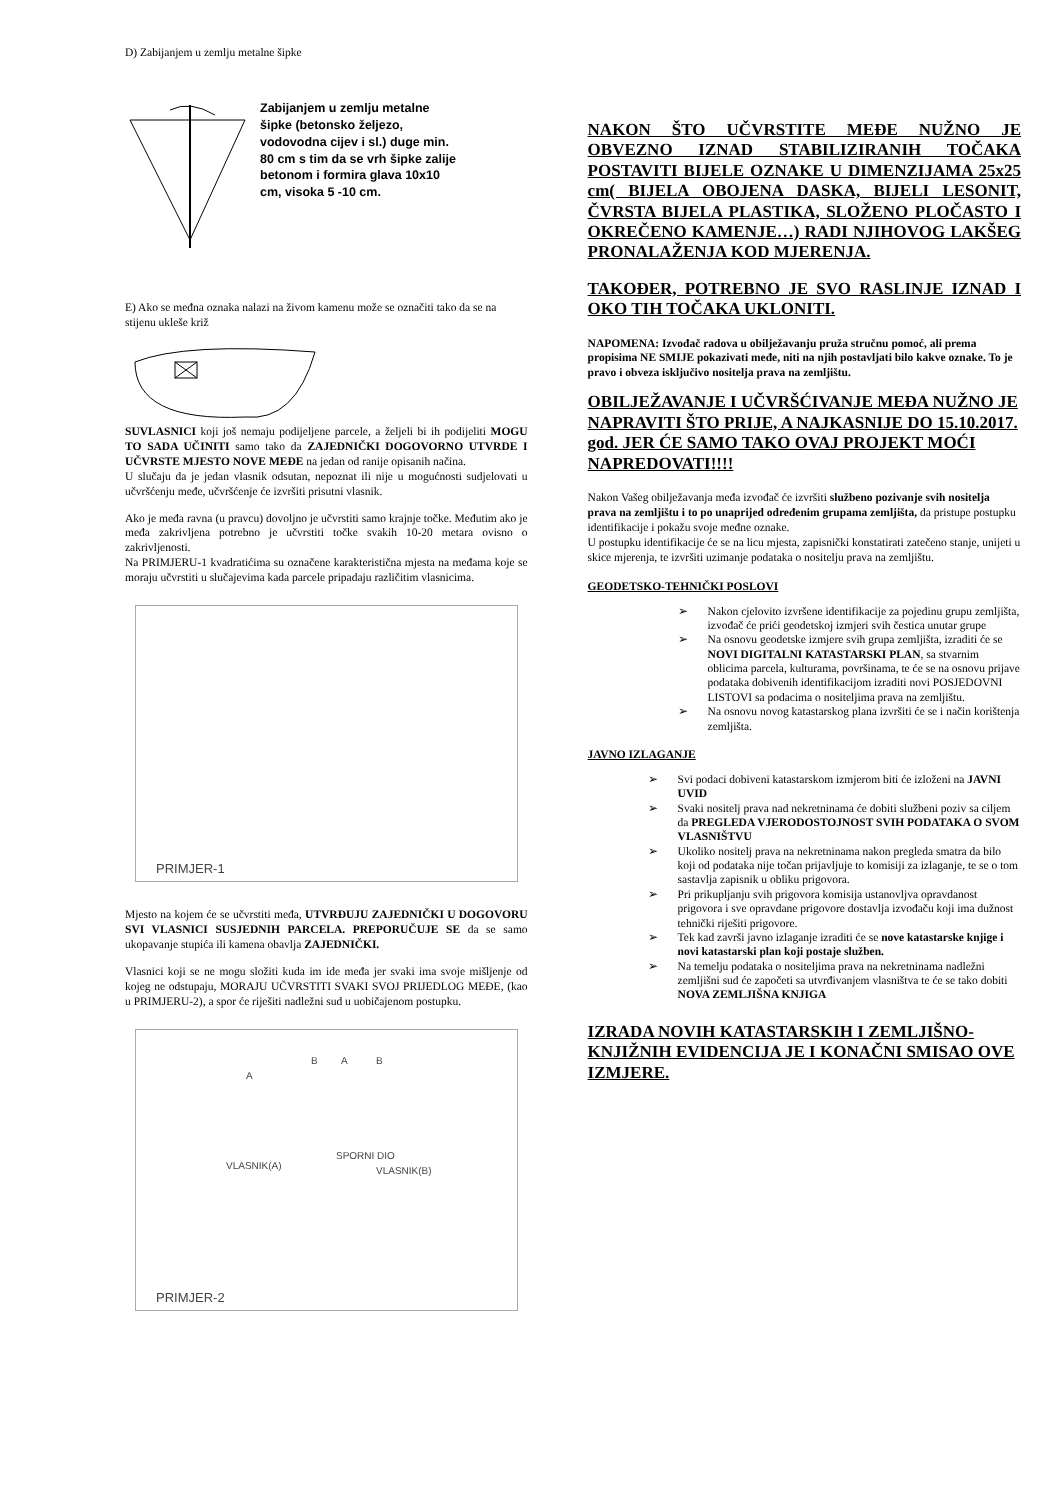D) Zabijanjem u zemlju metalne šipke
Zabijanjem u zemlju metalne šipke (betonsko željezo, vodovodna cijev i sl.) duge min. 80 cm s tim da se vrh šipke zalije betonom i formira glava 10x10 cm, visoka 5 -10 cm.
E) Ako se međna oznaka nalazi na živom kamenu može se označiti tako da se na stijenu ukleše križ
SUVLASNICI koji još nemaju podijeljene parcele, a željeli bi ih podijeliti MOGU TO SADA UČINITI samo tako da ZAJEDNIČKI DOGOVORNO UTVRDE I UČVRSTE MJESTO NOVE MEĐE na jedan od ranije opisanih načina.
U slučaju da je jedan vlasnik odsutan, nepoznat ili nije u mogućnosti sudjelovati u učvršćenju međe, učvršćenje će izvršiti prisutni vlasnik.
Ako je međa ravna (u pravcu) dovoljno je učvrstiti samo krajnje točke. Međutim ako je međa zakrivljena potrebno je učvrstiti točke svakih 10-20 metara ovisno o zakrivljenosti.
Na PRIMJERU-1 kvadratićima su označene karakteristična mjesta na međama koje se moraju učvrstiti u slučajevima kada parcele pripadaju različitim vlasnicima.
PRIMJER-1
Mjesto na kojem će se učvrstiti međa, UTVRĐUJU ZAJEDNIČKI U DOGOVORU SVI VLASNICI SUSJEDNIH PARCELA. PREPORUČUJE SE da se samo ukopavanje stupića ili kamena obavlja ZAJEDNIČKI.
Vlasnici koji se ne mogu složiti kuda im ide međa jer svaki ima svoje mišljenje od kojeg ne odstupaju, MORAJU UČVRSTITI SVAKI SVOJ PRIJEDLOG MEĐE, (kao u PRIMJERU-2), a spor će riješiti nadležni sud u uobičajenom postupku.
A
B A B
VLASNIK(A)
SPORNI DIO
VLASNIK(B)
PRIMJER-2
NAKON ŠTO UČVRSTITE MEĐE NUŽNO JE OBVEZNO IZNAD STABILIZIRANIH TOČAKA POSTAVITI BIJELE OZNAKE U DIMENZIJAMA 25x25 cm( BIJELA OBOJENA DASKA, BIJELI LESONIT, ČVRSTA BIJELA PLASTIKA, SLOŽENO PLOČASTO I OKREČENO KAMENJE…) RADI NJIHOVOG LAKŠEG PRONALAŽENJA KOD MJERENJA.
TAKOĐER, POTREBNO JE SVO RASLINJE IZNAD I OKO TIH TOČAKA UKLONITI.
NAPOMENA: Izvođač radova u obilježavanju pruža stručnu pomoć, ali prema propisima NE SMIJE pokazivati međe, niti na njih postavljati bilo kakve oznake. To je pravo i obveza isključivo nositelja prava na zemljištu.
OBILJEŽAVANJE I UČVRŠĆIVANJE MEĐA NUŽNO JE NAPRAVITI ŠTO PRIJE, A NAJKASNIJE DO 15.10.2017. god. JER ĆE SAMO TAKO OVAJ PROJEKT MOĆI NAPREDOVATI!!!!
Nakon Vašeg obilježavanja međa izvođač će izvršiti službeno pozivanje svih nositelja prava na zemljištu i to po unaprijed određenim grupama zemljišta, da pristupe postupku identifikacije i pokažu svoje međne oznake.
U postupku identifikacije će se na licu mjesta, zapisnički konstatirati zatečeno stanje, unijeti u skice mjerenja, te izvršiti uzimanje podataka o nositelju prava na zemljištu.
GEODETSKO-TEHNIČKI POSLOVI
➢ Nakon cjelovito izvršene identifikacije za pojedinu grupu zemljišta, izvođač će prići geodetskoj izmjeri svih čestica unutar grupe
➢ Na osnovu geodetske izmjere svih grupa zemljišta, izraditi će se NOVI DIGITALNI KATASTARSKI PLAN, sa stvarnim oblicima parcela, kulturama, površinama, te će se na osnovu prijave podataka dobivenih identifikacijom izraditi novi POSJEDOVNI LISTOVI sa podacima o nositeljima prava na zemljištu.
➢ Na osnovu novog katastarskog plana izvršiti će se i način korištenja zemljišta.
JAVNO IZLAGANJE
➢ Svi podaci dobiveni katastarskom izmjerom biti će izloženi na JAVNI UVID
➢ Svaki nositelj prava nad nekretninama će dobiti službeni poziv sa ciljem da PREGLEDA VJERODOSTOJNOST SVIH PODATAKA O SVOM VLASNIŠTVU
➢ Ukoliko nositelj prava na nekretninama nakon pregleda smatra da bilo koji od podataka nije točan prijavljuje to komisiji za izlaganje, te se o tom sastavlja zapisnik u obliku prigovora.
➢ Pri prikupljanju svih prigovora komisija ustanovljva opravdanost prigovora i sve opravdane prigovore dostavlja izvođaču koji ima dužnost tehnički riješiti prigovore.
➢ Tek kad završi javno izlaganje izraditi će se nove katastarske knjige i novi katastarski plan koji postaje služben.
➢ Na temelju podataka o nositeljima prava na nekretninama nadležni zemljišni sud će započeti sa utvrđivanjem vlasništva te će se tako dobiti NOVA ZEMLJIŠNA KNJIGA
IZRADA NOVIH KATASTARSKIH I ZEMLJIŠNO-KNJIŽNIH EVIDENCIJA JE I KONAČNI SMISAO OVE IZMJERE.